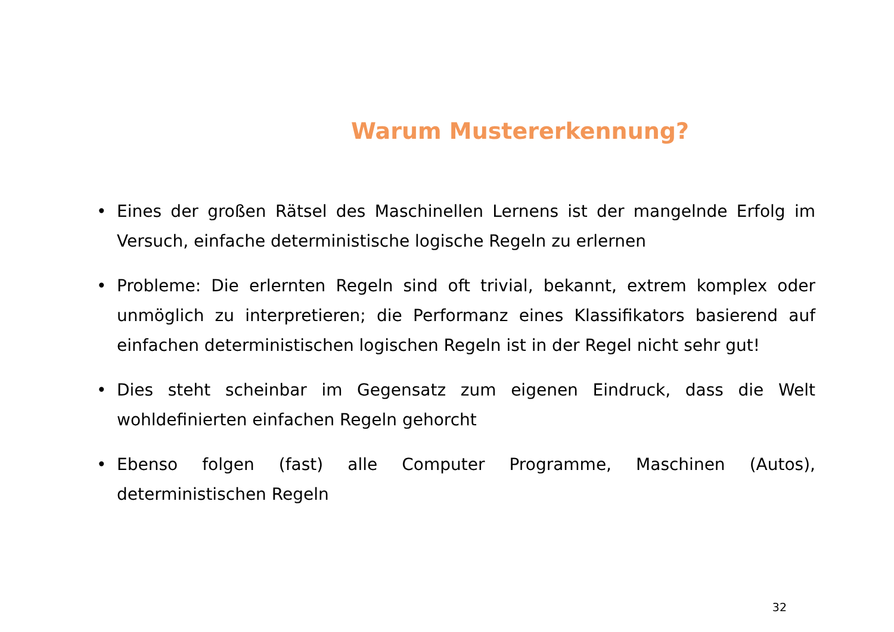Warum Mustererkennung?
• Eines der großen Rätsel des Maschinellen Lernens ist der mangelnde Erfolg im Versuch, einfache deterministische logische Regeln zu erlernen
• Probleme: Die erlernten Regeln sind oft trivial, bekannt, extrem komplex oder unmöglich zu interpretieren; die Performanz eines Klassifikators basierend auf einfachen deterministischen logischen Regeln ist in der Regel nicht sehr gut!
• Dies steht scheinbar im Gegensatz zum eigenen Eindruck, dass die Welt wohldefinierten einfachen Regeln gehorcht
• Ebenso folgen (fast) alle Computer Programme, Maschinen (Autos), deterministischen Regeln
32